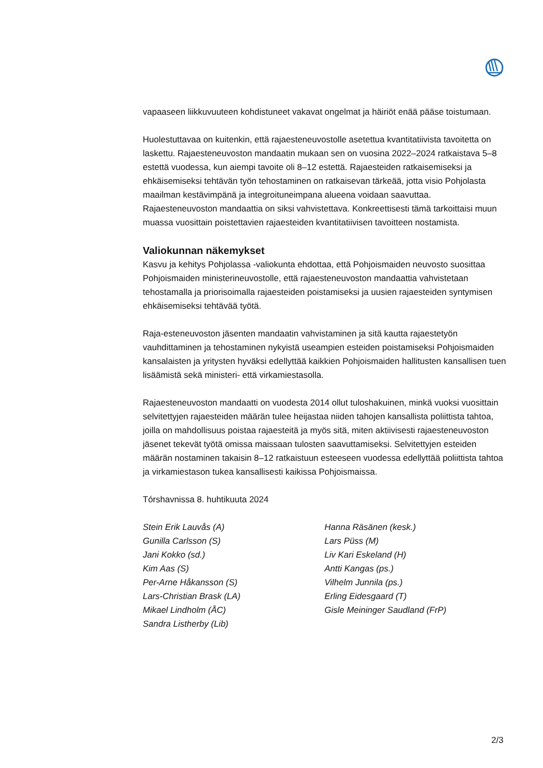vapaaseen liikkuvuuteen kohdistuneet vakavat ongelmat ja häiriöt enää pääse toistumaan.
Huolestuttavaa on kuitenkin, että rajaesteneuvostolle asetettua kvantitatiivista tavoitetta on laskettu. Rajaesteneuvoston mandaatin mukaan sen on vuosina 2022–2024 ratkaistava 5–8 estettä vuodessa, kun aiempi tavoite oli 8–12 estettä. Rajaesteiden ratkaisemiseksi ja ehkäisemiseksi tehtävän työn tehostaminen on ratkaisevan tärkeää, jotta visio Pohjolasta maailman kestävimpänä ja integroituneimpana alueena voidaan saavuttaa. Rajaesteneuvoston mandaattia on siksi vahvistettava. Konkreettisesti tämä tarkoittaisi muun muassa vuosittain poistettavien rajaesteiden kvantitatiivisen tavoitteen nostamista.
Valiokunnan näkemykset
Kasvu ja kehitys Pohjolassa -valiokunta ehdottaa, että Pohjoismaiden neuvosto suosittaa Pohjoismaiden ministerineuvostolle, että rajaesteneuvoston mandaattia vahvistetaan tehostamalla ja priorisoimalla rajaesteiden poistamiseksi ja uusien rajaesteiden syntymisen ehkäisemiseksi tehtävää työtä.
Raja-esteneuvoston jäsenten mandaatin vahvistaminen ja sitä kautta rajaestetyön vauhdittaminen ja tehostaminen nykyistä useampien esteiden poistamiseksi Pohjoismaiden kansalaisten ja yritysten hyväksi edellyttää kaikkien Pohjoismaiden hallitusten kansallisen tuen lisäämistä sekä ministeri- että virkamiestasolla.
Rajaesteneuvoston mandaatti on vuodesta 2014 ollut tuloshakuinen, minkä vuoksi vuosittain selvitettyjen rajaesteiden määrän tulee heijastaa niiden tahojen kansallista poliittista tahtoa, joilla on mahdollisuus poistaa rajaesteitä ja myös sitä, miten aktiivisesti rajaesteneuvoston jäsenet tekevät työtä omissa maissaan tulosten saavuttamiseksi. Selvitettyjen esteiden määrän nostaminen takaisin 8–12 ratkaistuun esteeseen vuodessa edellyttää poliittista tahtoa ja virkamiestason tukea kansallisesti kaikissa Pohjoismaissa.
Tórshavnissa 8. huhtikuuta 2024
Stein Erik Lauvås (A)
Gunilla Carlsson (S)
Jani Kokko (sd.)
Kim Aas (S)
Per-Arne Håkansson (S)
Lars-Christian Brask (LA)
Mikael Lindholm (ÅC)
Sandra Listherby (Lib)
Hanna Räsänen (kesk.)
Lars Püss (M)
Liv Kari Eskeland (H)
Antti Kangas (ps.)
Vilhelm Junnila (ps.)
Erling Eidesgaard (T)
Gisle Meininger Saudland (FrP)
2/3